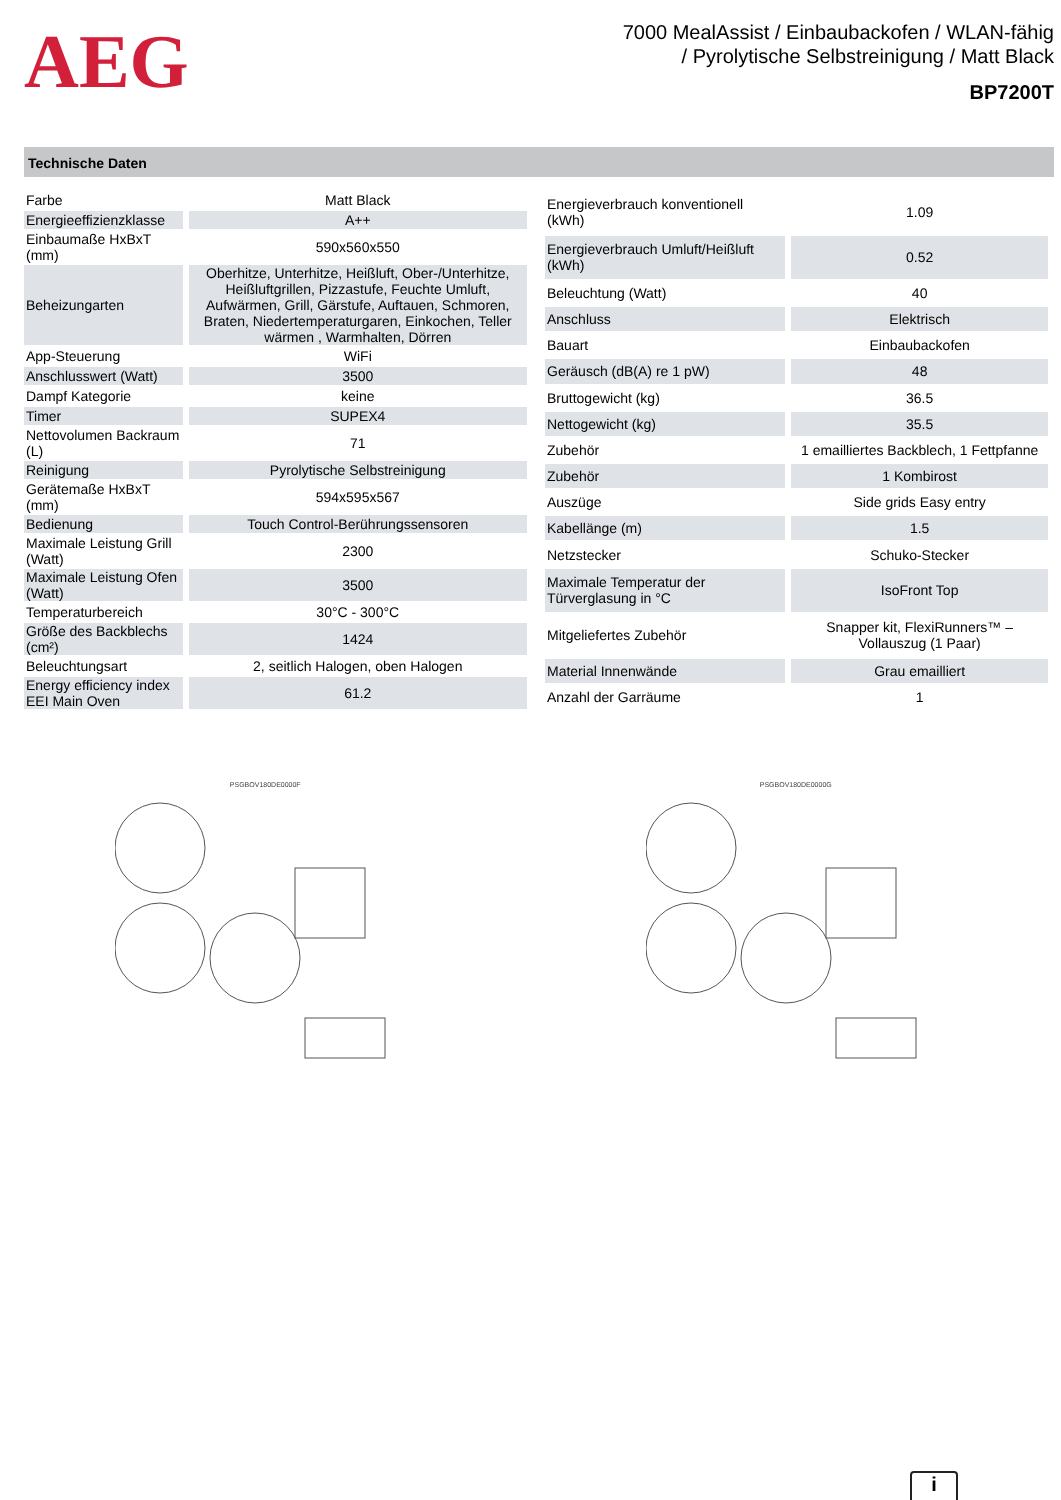AEG
7000 MealAssist / Einbaubackofen / WLAN-fähig
/ Pyrolytische Selbstreinigung / Matt Black
BP7200T
Technische Daten
| Farbe | Matt Black |
| Energieeffizienzklasse | A++ |
| Einbaumaße HxBxT (mm) | 590x560x550 |
| Beheizungarten | Oberhitze, Unterhitze, Heißluft, Ober-/Unterhitze, Heißluftgrillen, Pizzastufe, Feuchte Umluft, Aufwärmen, Grill, Gärstufe, Auftauen, Schmoren, Braten, Niedertemperaturgaren, Einkochen, Teller wärmen , Warmhalten, Dörren |
| App-Steuerung | WiFi |
| Anschlusswert (Watt) | 3500 |
| Dampf Kategorie | keine |
| Timer | SUPEX4 |
| Nettovolumen Backraum (L) | 71 |
| Reinigung | Pyrolytische Selbstreinigung |
| Gerätemaße HxBxT (mm) | 594x595x567 |
| Bedienung | Touch Control-Berührungssensoren |
| Maximale Leistung Grill (Watt) | 2300 |
| Maximale Leistung Ofen (Watt) | 3500 |
| Temperaturbereich | 30°C - 300°C |
| Größe des Backblechs (cm²) | 1424 |
| Beleuchtungsart | 2, seitlich Halogen, oben Halogen |
| Energy efficiency index EEI Main Oven | 61.2 |
| Energieverbrauch konventionell (kWh) | 1.09 |
| Energieverbrauch Umluft/Heißluft (kWh) | 0.52 |
| Beleuchtung (Watt) | 40 |
| Anschluss | Elektrisch |
| Bauart | Einbaubackofen |
| Geräusch (dB(A) re 1 pW) | 48 |
| Bruttogewicht (kg) | 36.5 |
| Nettogewicht (kg) | 35.5 |
| Zubehör | 1 emailliertes Backblech, 1 Fettpfanne |
| Zubehör | 1 Kombirost |
| Auszüge | Side grids Easy entry |
| Kabellänge (m) | 1.5 |
| Netzstecker | Schuko-Stecker |
| Maximale Temperatur der Türverglasung in °C | IsoFront Top |
| Mitgeliefertes Zubehör | Snapper kit, FlexiRunners™ – Vollauszug (1 Paar) |
| Material Innenwände | Grau emailliert |
| Anzahl der Garräume | 1 |
PSGBOV180DE0000F PSGBOV180DE0000G
i